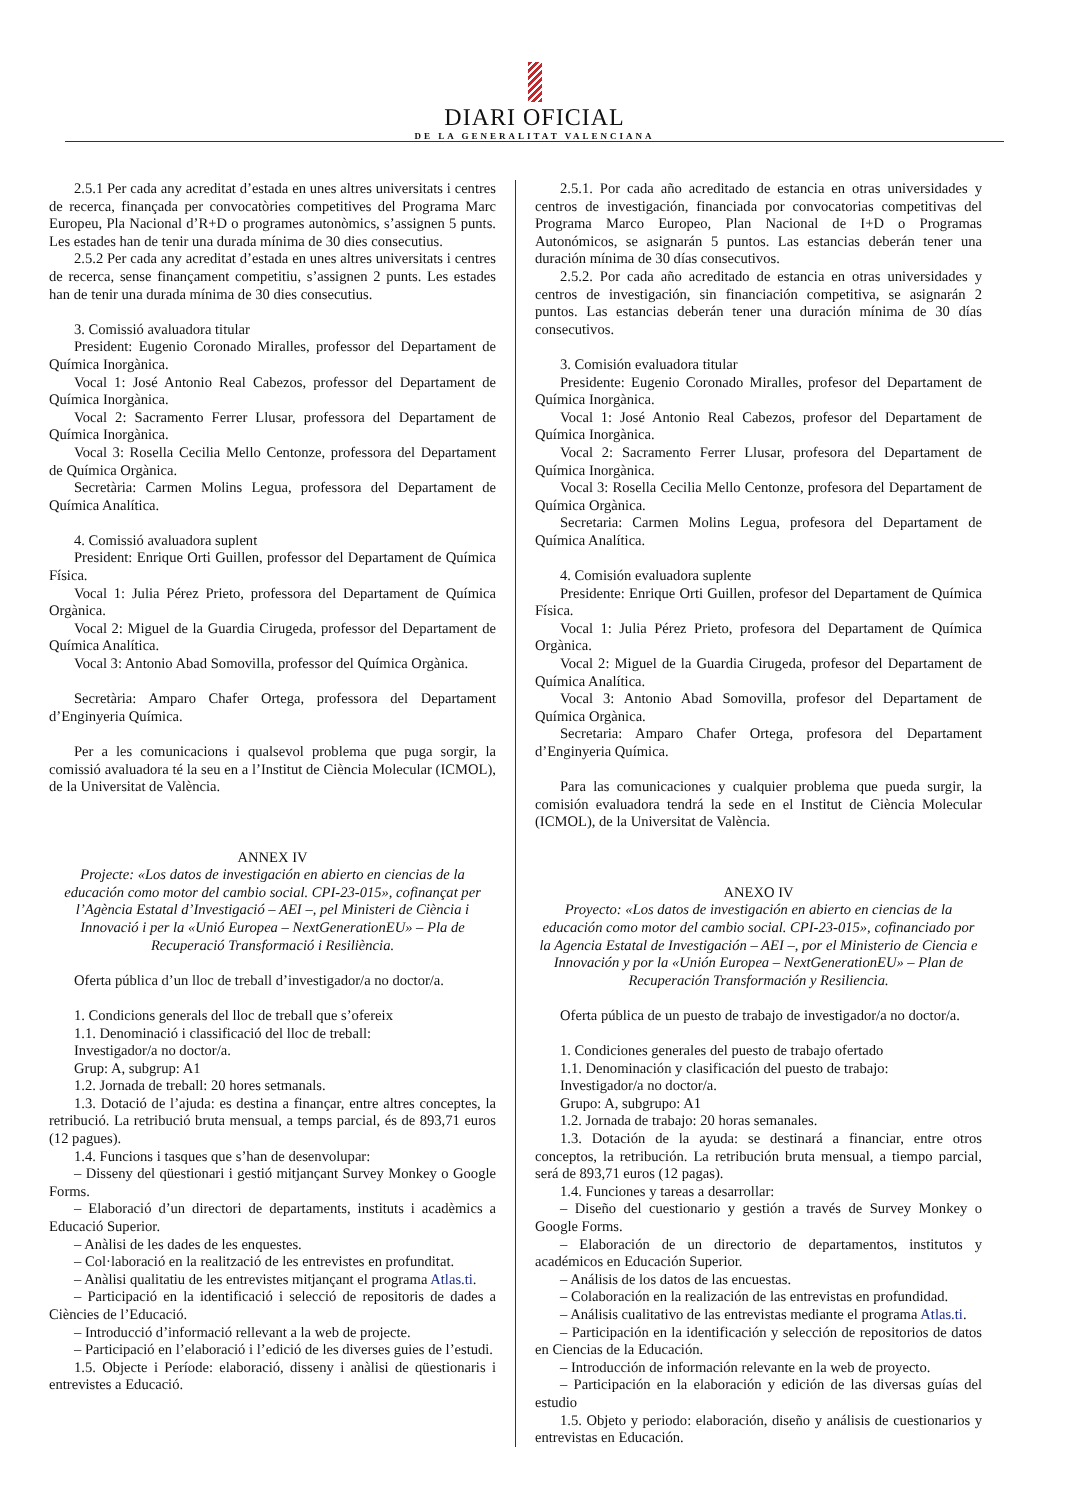DIARI OFICIAL
DE LA GENERALITAT VALENCIANA
2.5.1 Per cada any acreditat d’estada en unes altres universitats i centres de recerca, finançada per convocatòries competitives del Programa Marc Europeu, Pla Nacional d’R+D o programes autonòmics, s’assignen 5 punts. Les estades han de tenir una durada mínima de 30 dies consecutius.
2.5.2 Per cada any acreditat d’estada en unes altres universitats i centres de recerca, sense finançament competitiu, s’assignen 2 punts. Les estades han de tenir una durada mínima de 30 dies consecutius.
3. Comissió avaluadora titular
President: Eugenio Coronado Miralles, professor del Departament de Química Inorgànica.
Vocal 1: José Antonio Real Cabezos, professor del Departament de Química Inorgànica.
Vocal 2: Sacramento Ferrer Llusar, professora del Departament de Química Inorgànica.
Vocal 3: Rosella Cecilia Mello Centonze, professora del Departament de Química Orgànica.
Secretària: Carmen Molins Legua, professora del Departament de Química Analítica.
4. Comissió avaluadora suplent
President: Enrique Orti Guillen, professor del Departament de Química Física.
Vocal 1: Julia Pérez Prieto, professora del Departament de Química Orgànica.
Vocal 2: Miguel de la Guardia Cirugeda, professor del Departament de Química Analítica.
Vocal 3: Antonio Abad Somovilla, professor del Química Orgànica.
Secretària: Amparo Chafer Ortega, professora del Departament d’Enginyeria Química.
Per a les comunicacions i qualsevol problema que puga sorgir, la comissió avaluadora té la seu en a l’Institut de Ciència Molecular (ICMOL), de la Universitat de València.
ANNEX IV
Projecte: «Los datos de investigación en abierto en ciencias de la educación como motor del cambio social. CPI-23-015», cofinançat per l’Agència Estatal d’Investigació – AEI –, pel Ministeri de Ciència i Innovació i per la «Unió Europea – NextGenerationEU» – Pla de Recuperació Transformació i Resiliència.
Oferta pública d’un lloc de treball d’investigador/a no doctor/a.
1. Condicions generals del lloc de treball que s’ofereix
1.1. Denominació i classificació del lloc de treball:
Investigador/a no doctor/a.
Grup: A, subgrup: A1
1.2. Jornada de treball: 20 hores setmanals.
1.3. Dotació de l’ajuda: es destina a finançar, entre altres conceptes, la retribució. La retribució bruta mensual, a temps parcial, és de 893,71 euros (12 pagues).
1.4. Funcions i tasques que s’han de desenvolupar:
– Disseny del qüestionari i gestió mitjançant Survey Monkey o Google Forms.
– Elaboració d’un directori de departaments, instituts i acadèmics a Educació Superior.
– Anàlisi de les dades de les enquestes.
– Col·laboració en la realització de les entrevistes en profunditat.
– Anàlisi qualitatiu de les entrevistes mitjançant el programa Atlas.ti.
– Participació en la identificació i selecció de repositoris de dades a Ciències de l’Educació.
– Introducció d’informació rellevant a la web de projecte.
– Participació en l’elaboració i l’edició de les diverses guies de l’estudi.
1.5. Objecte i Període: elaboració, disseny i anàlisi de qüestionaris i entrevistes a Educació.
2.5.1. Por cada año acreditado de estancia en otras universidades y centros de investigación, financiada por convocatorias competitivas del Programa Marco Europeo, Plan Nacional de I+D o Programas Autonómicos, se asignarán 5 puntos. Las estancias deberán tener una duración mínima de 30 días consecutivos.
2.5.2. Por cada año acreditado de estancia en otras universidades y centros de investigación, sin financiación competitiva, se asignarán 2 puntos. Las estancias deberán tener una duración mínima de 30 días consecutivos.
3. Comisión evaluadora titular
Presidente: Eugenio Coronado Miralles, profesor del Departament de Química Inorgànica.
Vocal 1: José Antonio Real Cabezos, profesor del Departament de Química Inorgànica.
Vocal 2: Sacramento Ferrer Llusar, profesora del Departament de Química Inorgànica.
Vocal 3: Rosella Cecilia Mello Centonze, profesora del Departament de Química Orgànica.
Secretaria: Carmen Molins Legua, profesora del Departament de Química Analítica.
4. Comisión evaluadora suplente
Presidente: Enrique Orti Guillen, profesor del Departament de Química Física.
Vocal 1: Julia Pérez Prieto, profesora del Departament de Química Orgànica.
Vocal 2: Miguel de la Guardia Cirugeda, profesor del Departament de Química Analítica.
Vocal 3: Antonio Abad Somovilla, profesor del Departament de Química Orgànica.
Secretaria: Amparo Chafer Ortega, profesora del Departament d’Enginyeria Química.
Para las comunicaciones y cualquier problema que pueda surgir, la comisión evaluadora tendrá la sede en el Institut de Ciència Molecular (ICMOL), de la Universitat de València.
ANEXO IV
Proyecto: «Los datos de investigación en abierto en ciencias de la educación como motor del cambio social. CPI-23-015», cofinanciado por la Agencia Estatal de Investigación – AEI –, por el Ministerio de Ciencia e Innovación y por la «Unión Europea – NextGenerationEU» – Plan de Recuperación Transformación y Resiliencia.
Oferta pública de un puesto de trabajo de investigador/a no doctor/a.
1. Condiciones generales del puesto de trabajo ofertado
1.1. Denominación y clasificación del puesto de trabajo:
Investigador/a no doctor/a.
Grupo: A, subgrupo: A1
1.2. Jornada de trabajo: 20 horas semanales.
1.3. Dotación de la ayuda: se destinará a financiar, entre otros conceptos, la retribución. La retribución bruta mensual, a tiempo parcial, será de 893,71 euros (12 pagas).
1.4. Funciones y tareas a desarrollar:
– Diseño del cuestionario y gestión a través de Survey Monkey o Google Forms.
– Elaboración de un directorio de departamentos, institutos y académicos en Educación Superior.
– Análisis de los datos de las encuestas.
– Colaboración en la realización de las entrevistas en profundidad.
– Análisis cualitativo de las entrevistas mediante el programa Atlas.ti.
– Participación en la identificación y selección de repositorios de datos en Ciencias de la Educación.
– Introducción de información relevante en la web de proyecto.
– Participación en la elaboración y edición de las diversas guías del estudio
1.5. Objeto y periodo: elaboración, diseño y análisis de cuestionarios y entrevistas en Educación.